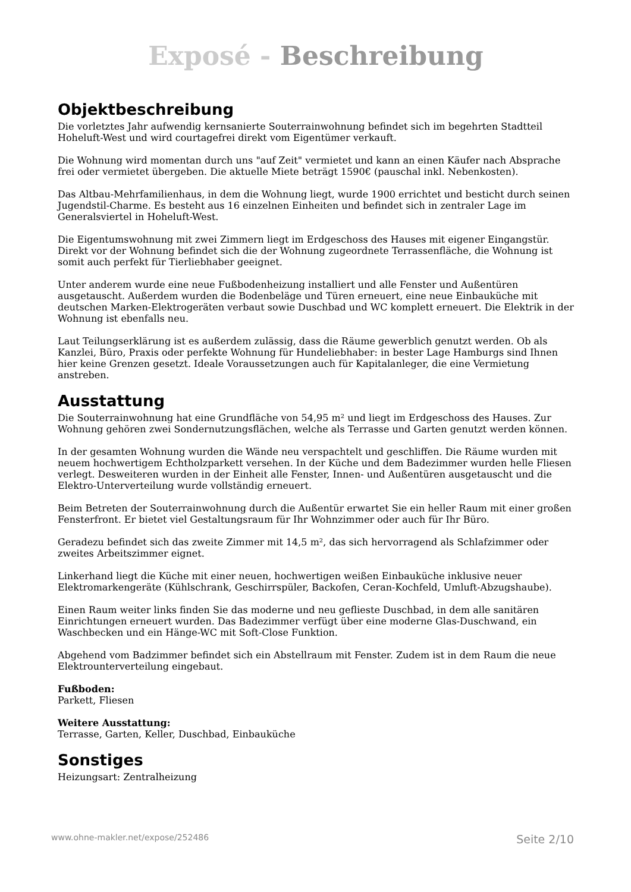Exposé - Beschreibung
Objektbeschreibung
Die vorletztes Jahr aufwendig kernsanierte Souterrainwohnung befindet sich im begehrten Stadtteil Hoheluft-West und wird courtagefrei direkt vom Eigentümer verkauft.
Die Wohnung wird momentan durch uns "auf Zeit" vermietet und kann an einen Käufer nach Absprache frei oder vermietet übergeben. Die aktuelle Miete beträgt 1590€ (pauschal inkl. Nebenkosten).
Das Altbau-Mehrfamilienhaus, in dem die Wohnung liegt, wurde 1900 errichtet und besticht durch seinen Jugendstil-Charme. Es besteht aus 16 einzelnen Einheiten und befindet sich in zentraler Lage im Generalsviertel in Hoheluft-West.
Die Eigentumswohnung mit zwei Zimmern liegt im Erdgeschoss des Hauses mit eigener Eingangstür. Direkt vor der Wohnung befindet sich die der Wohnung zugeordnete Terrassenfläche, die Wohnung ist somit auch perfekt für Tierliebhaber geeignet.
Unter anderem wurde eine neue Fußbodenheizung installiert und alle Fenster und Außentüren ausgetauscht. Außerdem wurden die Bodenbeläge und Türen erneuert, eine neue Einbauküche mit deutschen Marken-Elektrogeräten verbaut sowie Duschbad und WC komplett erneuert. Die Elektrik in der Wohnung ist ebenfalls neu.
Laut Teilungserklärung ist es außerdem zulässig, dass die Räume gewerblich genutzt werden. Ob als Kanzlei, Büro, Praxis oder perfekte Wohnung für Hundeliebhaber: in bester Lage Hamburgs sind Ihnen hier keine Grenzen gesetzt. Ideale Voraussetzungen auch für Kapitalanleger, die eine Vermietung anstreben.
Ausstattung
Die Souterrainwohnung hat eine Grundfläche von 54,95 m² und liegt im Erdgeschoss des Hauses. Zur Wohnung gehören zwei Sondernutzungsflächen, welche als Terrasse und Garten genutzt werden können.
In der gesamten Wohnung wurden die Wände neu verspachtelt und geschliffen. Die Räume wurden mit neuem hochwertigem Echtholzparkett versehen. In der Küche und dem Badezimmer wurden helle Fliesen verlegt. Desweiteren wurden in der Einheit alle Fenster, Innen- und Außentüren ausgetauscht und die Elektro-Unterverteilung wurde vollständig erneuert.
Beim Betreten der Souterrainwohnung durch die Außentür erwartet Sie ein heller Raum mit einer großen Fensterfront. Er bietet viel Gestaltungsraum für Ihr Wohnzimmer oder auch für Ihr Büro.
Geradezu befindet sich das zweite Zimmer mit 14,5 m², das sich hervorragend als Schlafzimmer oder zweites Arbeitszimmer eignet.
Linkerhand liegt die Küche mit einer neuen, hochwertigen weißen Einbauküche inklusive neuer Elektromarkengeräte (Kühlschrank, Geschirrspüler, Backofen, Ceran-Kochfeld, Umluft-Abzugshaube).
Einen Raum weiter links finden Sie das moderne und neu geflieste Duschbad, in dem alle sanitären Einrichtungen erneuert wurden. Das Badezimmer verfügt über eine moderne Glas-Duschwand, ein Waschbecken und ein Hänge-WC mit Soft-Close Funktion.
Abgehend vom Badzimmer befindet sich ein Abstellraum mit Fenster. Zudem ist in dem Raum die neue Elektrounterverteilung eingebaut.
Fußboden:
Parkett, Fliesen
Weitere Ausstattung:
Terrasse, Garten, Keller, Duschbad, Einbauküche
Sonstiges
Heizungsart: Zentralheizung
www.ohne-makler.net/expose/252486 Seite 2/10